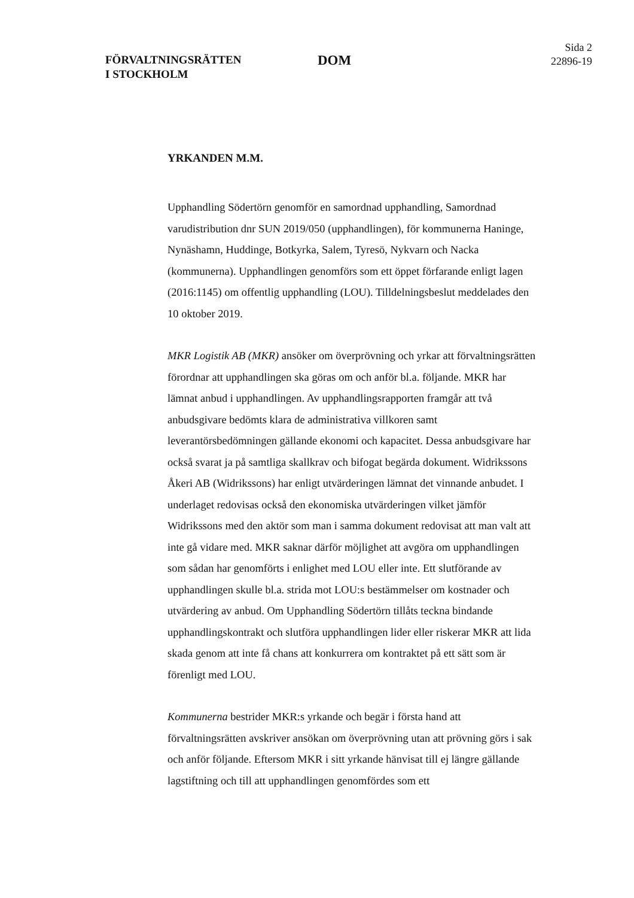FÖRVALTNINGSRÄTTEN
I STOCKHOLM
DOM
Sida 2
22896-19
YRKANDEN M.M.
Upphandling Södertörn genomför en samordnad upphandling, Samordnad varudistribution dnr SUN 2019/050 (upphandlingen), för kommunerna Haninge, Nynäshamn, Huddinge, Botkyrka, Salem, Tyresö, Nykvarn och Nacka (kommunerna). Upphandlingen genomförs som ett öppet förfarande enligt lagen (2016:1145) om offentlig upphandling (LOU). Tilldelnings­beslut meddelades den 10 oktober 2019.
MKR Logistik AB (MKR) ansöker om överprövning och yrkar att förvaltningsrätten förordnar att upphandlingen ska göras om och anför bl.a. följande. MKR har lämnat anbud i upphandlingen. Av upphandlings­rapporten framgår att två anbudsgivare bedömts klara de administrativa villkoren samt leverantörsbedömningen gällande ekonomi och kapacitet. Dessa anbudsgivare har också svarat ja på samtliga skallkrav och bifogat begärda dokument. Widrikssons Åkeri AB (Widrikssons) har enligt utvärderingen lämnat det vinnande anbudet. I underlaget redovisas också den ekonomiska utvärderingen vilket jämför Widrikssons med den aktör som man i samma dokument redovisat att man valt att inte gå vidare med. MKR saknar därför möjlighet att avgöra om upphandlingen som sådan har genomförts i enlighet med LOU eller inte. Ett slutförande av upphandlingen skulle bl.a. strida mot LOU:s bestämmelser om kostnader och utvärdering av anbud. Om Upphandling Södertörn tillåts teckna bindande upphandlings­kontrakt och slutföra upphandlingen lider eller riskerar MKR att lida skada genom att inte få chans att konkurrera om kontraktet på ett sätt som är förenligt med LOU.
Kommunerna bestrider MKR:s yrkande och begär i första hand att förvaltningsrätten avskriver ansökan om överprövning utan att prövning görs i sak och anför följande. Eftersom MKR i sitt yrkande hänvisat till ej längre gällande lagstiftning och till att upphandlingen genomfördes som ett